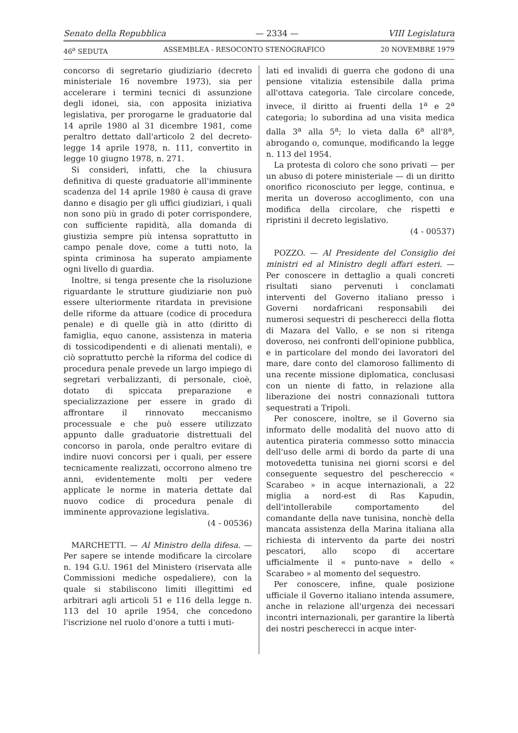Senato della Repubblica — 2334 — VIII Legislatura
46<sup>a</sup> SEDUTA ASSEMBLEA - RESOCONTO STENOGRAFICO 20 NOVEMBRE 1979
concorso di segretario giudiziario (decreto ministeriale 16 novembre 1973), sia per accelerare i termini tecnici di assunzione degli idonei, sia, con apposita iniziativa legislativa, per prorogarne le graduatorie dal 14 aprile 1980 al 31 dicembre 1981, come peraltro dettato dall'articolo 2 del decreto-legge 14 aprile 1978, n. 111, convertito in legge 10 giugno 1978, n. 271.
Si consideri, infatti, che la chiusura definitiva di queste graduatorie all'imminente scadenza del 14 aprile 1980 è causa di grave danno e disagio per gli uffici giudiziari, i quali non sono più in grado di poter corrispondere, con sufficiente rapidità, alla domanda di giustizia sempre più intensa soprattutto in campo penale dove, come a tutti noto, la spinta criminosa ha superato ampiamente ogni livello di guardia.
Inoltre, si tenga presente che la risoluzione riguardante le strutture giudiziarie non può essere ulteriormente ritardata in previsione delle riforme da attuare (codice di procedura penale) e di quelle già in atto (diritto di famiglia, equo canone, assistenza in materia di tossicodipendenti e di alienati mentali), e ciò soprattutto perchè la riforma del codice di procedura penale prevede un largo impiego di segretari verbalizzanti, di personale, cioè, dotato di spiccata preparazione e specializzazione per essere in grado di affrontare il rinnovato meccanismo processuale e che può essere utilizzato appunto dalle graduatorie distrettuali del concorso in parola, onde peraltro evitare di indire nuovi concorsi per i quali, per essere tecnicamente realizzati, occorrono almeno tre anni, evidentemente molti per vedere applicate le norme in materia dettate dal nuovo codice di procedura penale di imminente approvazione legislativa.
(4 - 00536)
MARCHETTI. — Al Ministro della difesa. — Per sapere se intende modificare la circolare n. 194 G.U. 1961 del Ministero (riservata alle Commissioni mediche ospedaliere), con la quale si stabiliscono limiti illegittimi ed arbitrari agli articoli 51 e 116 della legge n. 113 del 10 aprile 1954, che concedono l'iscrizione nel ruolo d'onore a tutti i muti-
lati ed invalidi di guerra che godono di una pensione vitalizia estensibile dalla prima all'ottava categoria. Tale circolare concede, invece, il diritto ai fruenti della 1<sup>a</sup> e 2<sup>a</sup> categoria; lo subordina ad una visita medica dalla 3<sup>a</sup> alla 5<sup>a</sup>; lo vieta dalla 6<sup>a</sup> all'8<sup>a</sup>, abrogando o, comunque, modificando la legge n. 113 del 1954.
La protesta di coloro che sono privati — per un abuso di potere ministeriale — di un diritto onorifico riconosciuto per legge, continua, e merita un doveroso accoglimento, con una modifica della circolare, che rispetti e ripristini il decreto legislativo.
(4 - 00537)
POZZO. — Al Presidente del Consiglio dei ministri ed al Ministro degli affari esteri. — Per conoscere in dettaglio a quali concreti risultati siano pervenuti i conclamati interventi del Governo italiano presso i Governi nordafricani responsabili dei numerosi sequestri di pescherecci della flotta di Mazara del Vallo, e se non si ritenga doveroso, nei confronti dell'opinione pubblica, e in particolare del mondo dei lavoratori del mare, dare conto del clamoroso fallimento di una recente missione diplomatica, conclusasi con un niente di fatto, in relazione alla liberazione dei nostri connazionali tuttora sequestrati a Tripoli.
Per conoscere, inoltre, se il Governo sia informato delle modalità del nuovo atto di autentica pirateria commesso sotto minaccia dell'uso delle armi di bordo da parte di una motovedetta tunisina nei giorni scorsi e del conseguente sequestro del peschereccio « Scarabeo » in acque internazionali, a 22 miglia a nord-est di Ras Kapudin, dell'intollerabile comportamento del comandante della nave tunisina, nonchè della mancata assistenza della Marina italiana alla richiesta di intervento da parte dei nostri pescatori, allo scopo di accertare ufficialmente il « punto-nave » dello « Scarabeo » al momento del sequestro.
Per conoscere, infine, quale posizione ufficiale il Governo italiano intenda assumere, anche in relazione all'urgenza dei necessari incontri internazionali, per garantire la libertà dei nostri pescherecci in acque inter-